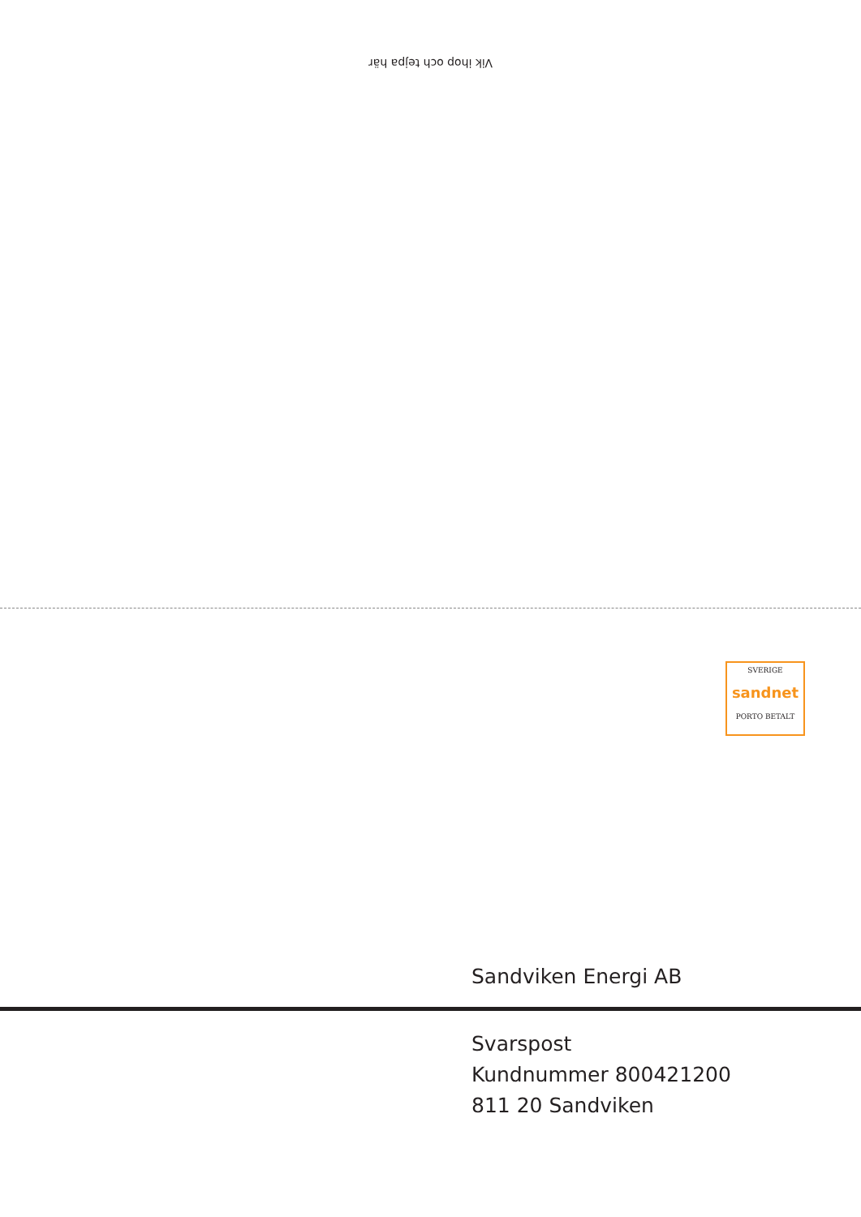Vik ihop och tejpa här
SVERIGE
sandnet
PORTO BETALT
Sandviken Energi AB
Svarspost
Kundnummer 800421200
811 20 Sandviken